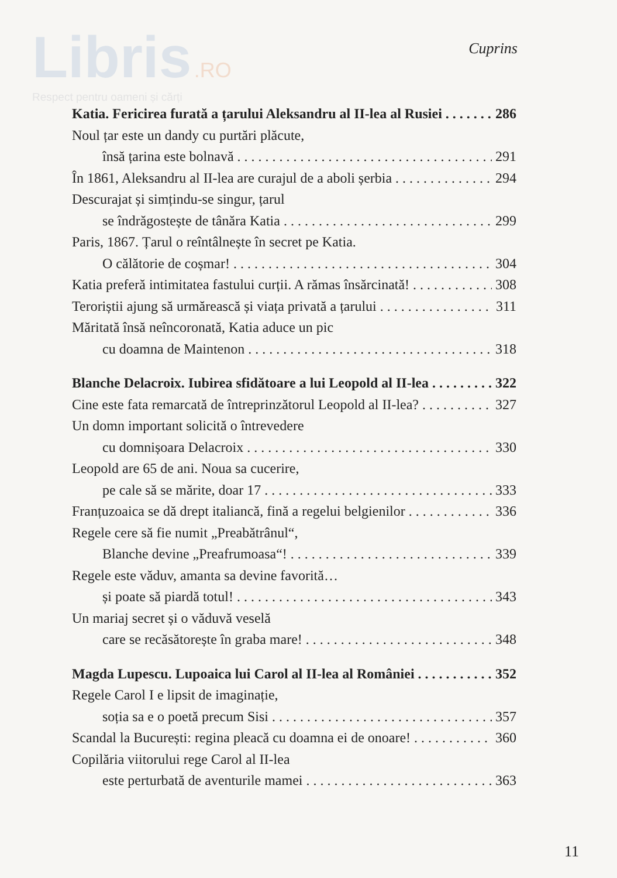Libris .RO
Respect pentru oameni și cărți
Cuprins
Katia. Fericirea furată a țarului Aleksandru al II-lea al Rusiei 286
Noul țar este un dandy cu purtări plăcute,
însă țarina este bolnavă 291
În 1861, Aleksandru al II-lea are curajul de a aboli șerbia 294
Descurajat și simțindu-se singur, țarul
se îndrăgostește de tânăra Katia 299
Paris, 1867. Țarul o reîntâlnește în secret pe Katia.
O călătorie de coșmar! 304
Katia preferă intimitatea fastului curții. A rămas însărcinată! 308
Teroriștii ajung să urmărească și viața privată a țarului 311
Măritată însă neîncoronată, Katia aduce un pic
cu doamna de Maintenon 318
Blanche Delacroix. Iubirea sfidătoare a lui Leopold al II-lea 322
Cine este fata remarcată de întreprinzătorul Leopold al II-lea? 327
Un domn important solicită o întrevedere
cu domnișoara Delacroix 330
Leopold are 65 de ani. Noua sa cucerire,
pe cale să se mărite, doar 17 333
Franțuzoaica se dă drept italiancă, fină a regelui belgienilor 336
Regele cere să fie numit „Preabătrânul“,
Blanche devine „Preafrumoasa“! 339
Regele este văduv, amanta sa devine favorită…
și poate să piardă totul! 343
Un mariaj secret și o văduvă veselă
care se recăsătorește în graba mare! 348
Magda Lupescu. Lupoaica lui Carol al II-lea al României 352
Regele Carol I e lipsit de imaginație,
soția sa e o poetă precum Sisi 357
Scandal la București: regina pleacă cu doamna ei de onoare! 360
Copilăria viitorului rege Carol al II-lea
este perturbată de aventurile mamei 363
11